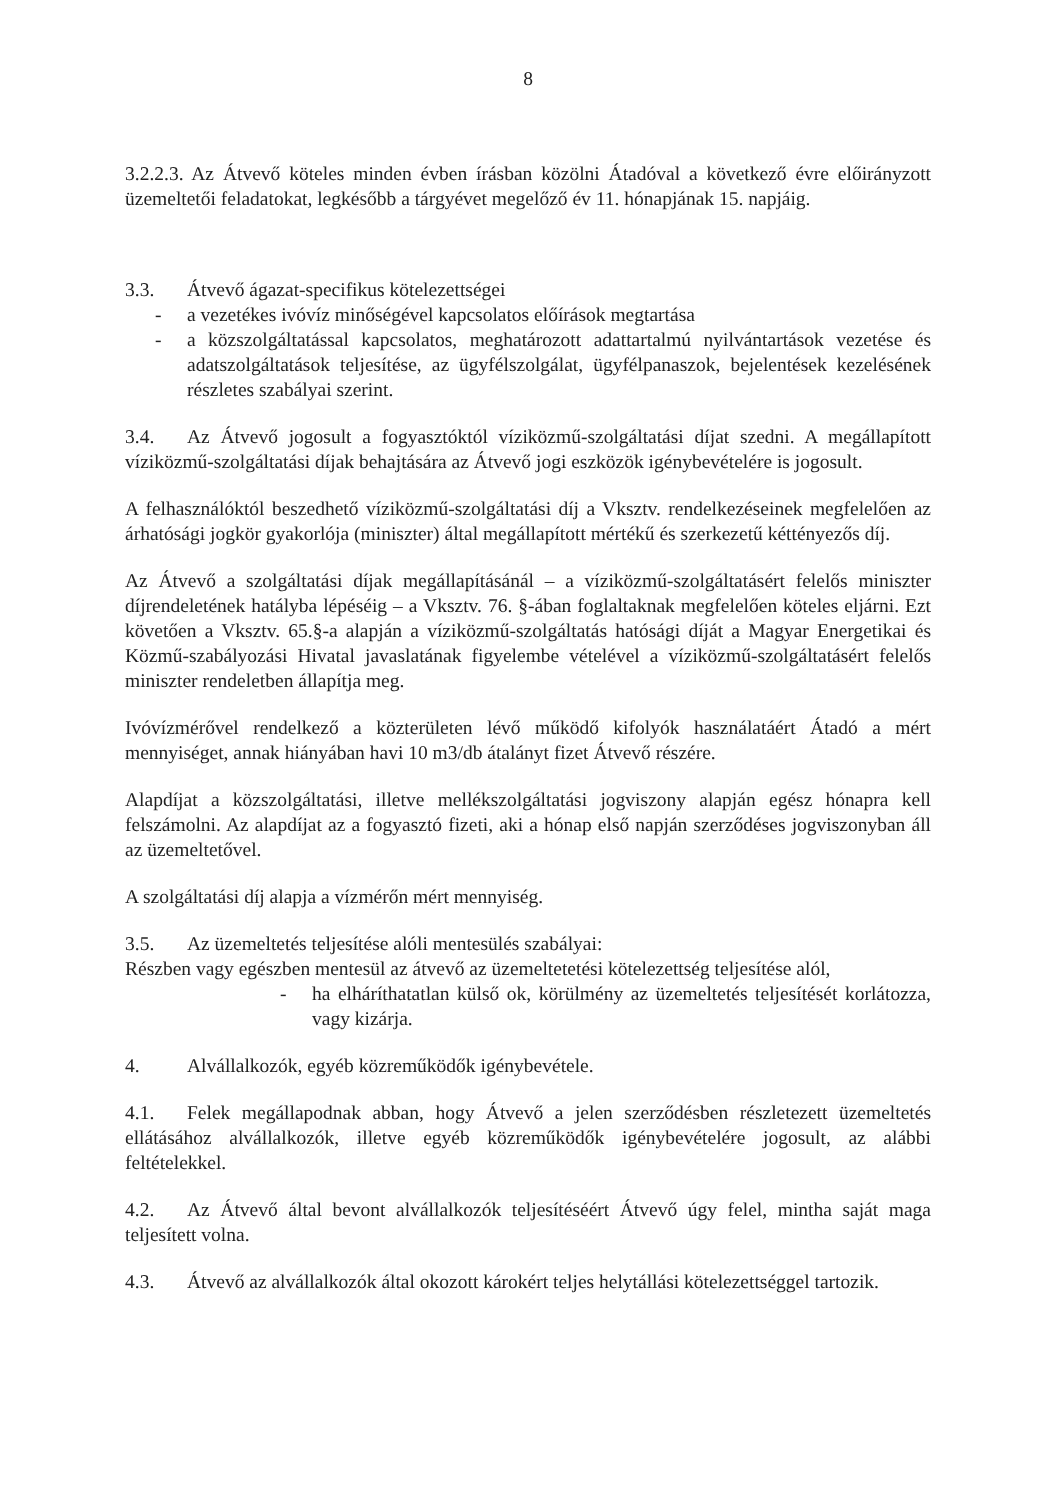8
3.2.2.3. Az Átvevő köteles minden évben írásban közölni Átadóval a következő évre előirányzott üzemeltetői feladatokat, legkésőbb a tárgyévet megelőző év 11. hónapjának 15. napjáig.
3.3. Átvevő ágazat-specifikus kötelezettségei
- a vezetékes ivóvíz minőségével kapcsolatos előírások megtartása
- a közszolgáltatással kapcsolatos, meghatározott adattartalmú nyilvántartások vezetése és adatszolgáltatások teljesítése, az ügyfélszolgálat, ügyfélpanaszok, bejelentések kezelésének részletes szabályai szerint.
3.4. Az Átvevő jogosult a fogyasztóktól víziközmű-szolgáltatási díjat szedni. A megállapított víziközmű-szolgáltatási díjak behajtására az Átvevő jogi eszközök igénybevételére is jogosult.
A felhasználóktól beszedhető víziközmű-szolgáltatási díj a Vksztv. rendelkezéseinek megfelelően az árhatósági jogkör gyakorlója (miniszter) által megállapított mértékű és szerkezetű kéttényezős díj.
Az Átvevő a szolgáltatási díjak megállapításánál – a víziközmű-szolgáltatásért felelős miniszter díjrendeletének hatályba lépéséig – a Vksztv. 76. §-ában foglaltaknak megfelelően köteles eljárni. Ezt követően a Vksztv. 65.§-a alapján a víziközmű-szolgáltatás hatósági díját a Magyar Energetikai és Közmű-szabályozási Hivatal javaslatának figyelembe vételével a víziközmű-szolgáltatásért felelős miniszter rendeletben állapítja meg.
Ivóvízmérővel rendelkező a közterületen lévő működő kifolyók használatáért Átadó a mért mennyiséget, annak hiányában havi 10 m3/db átalányt fizet Átvevő részére.
Alapdíjat a közszolgáltatási, illetve mellékszolgáltatási jogviszony alapján egész hónapra kell felszámolni. Az alapdíjat az a fogyasztó fizeti, aki a hónap első napján szerződéses jogviszonyban áll az üzemeltetővel.
A szolgáltatási díj alapja a vízmérőn mért mennyiség.
3.5. Az üzemeltetés teljesítése alóli mentesülés szabályai:
Részben vagy egészben mentesül az átvevő az üzemeltetetési kötelezettség teljesítése alól,
- ha elháríthatatlan külső ok, körülmény az üzemeltetés teljesítését korlátozza, vagy kizárja.
4. Alvállalkozók, egyéb közreműködők igénybevétele.
4.1. Felek megállapodnak abban, hogy Átvevő a jelen szerződésben részletezett üzemeltetés ellátásához alvállalkozók, illetve egyéb közreműködők igénybevételére jogosult, az alábbi feltételekkel.
4.2. Az Átvevő által bevont alvállalkozók teljesítéséért Átvevő úgy felel, mintha saját maga teljesített volna.
4.3. Átvevő az alvállalkozók által okozott károkért teljes helytállási kötelezettséggel tartozik.